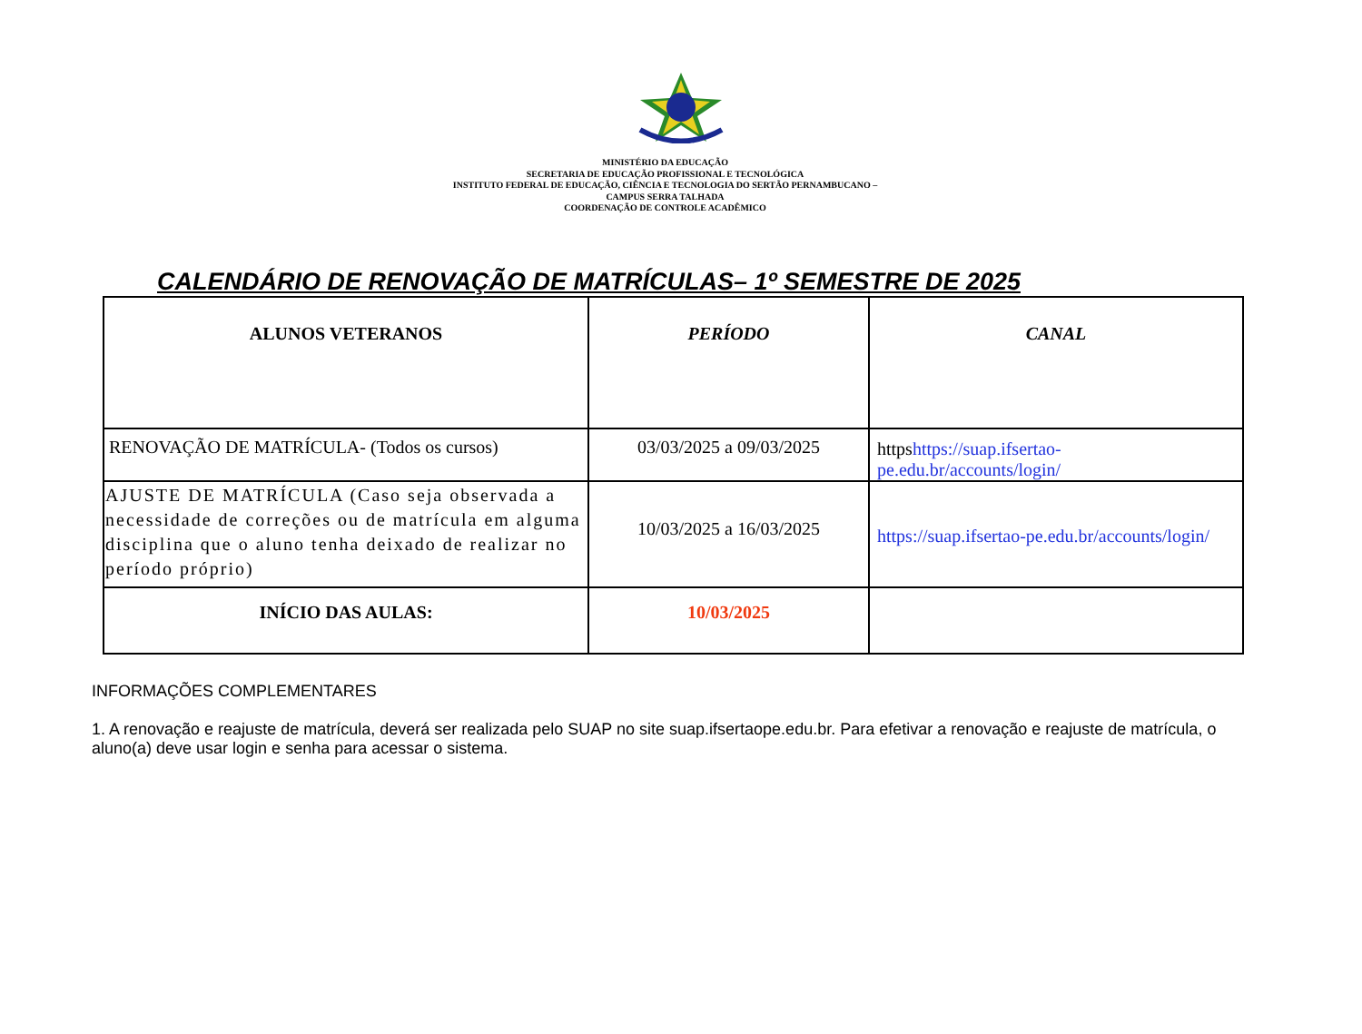MINISTÉRIO DA EDUCAÇÃO
SECRETARIA DE EDUCAÇÃO PROFISSIONAL E TECNOLÓGICA
INSTITUTO FEDERAL DE EDUCAÇÃO, CIÊNCIA E TECNOLOGIA DO SERTÃO PERNAMBUCANO –
CAMPUS SERRA TALHADA
COORDENAÇÃO DE CONTROLE ACADÊMICO
CALENDÁRIO DE RENOVAÇÃO DE MATRÍCULAS– 1º SEMESTRE DE 2025
| ALUNOS VETERANOS | PERÍODO | CANAL |
| RENOVAÇÃO DE MATRÍCULA- (Todos os cursos) | 03/03/2025 a 09/03/2025 | https https://suap.ifsertao-pe.edu.br/accounts/login/ |
| AJUSTE DE MATRÍCULA (Caso seja observada a necessidade de correções ou de matrícula em alguma disciplina que o aluno tenha deixado de realizar no período próprio) | 10/03/2025 a 16/03/2025 | https://suap.ifsertao-pe.edu.br/accounts/login/ |
| INÍCIO DAS AULAS: | 10/03/2025 | |
INFORMAÇÕES COMPLEMENTARES
1. A renovação e reajuste de matrícula, deverá ser realizada pelo SUAP no site suap.ifsertaope.edu.br. Para efetivar a renovação e reajuste de matrícula, o aluno(a) deve usar login e senha para acessar o sistema.